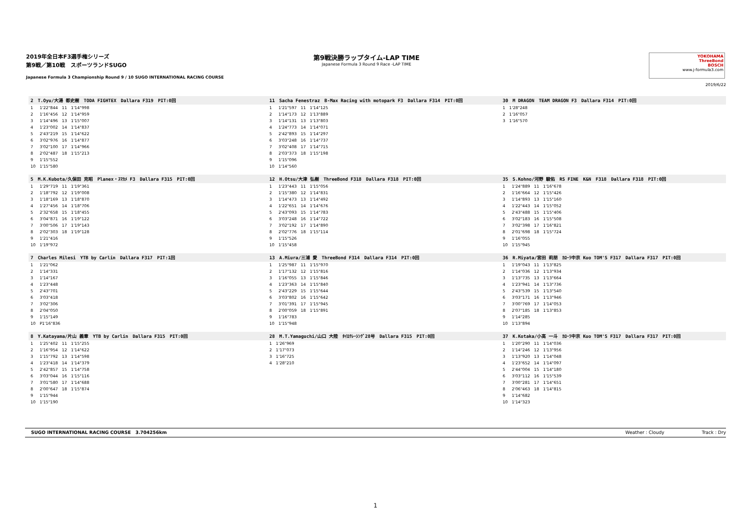2019年全日本F3選手権シリーズ
第9戦／第10戦　スポーツランドSUGO
第9戦決勝ラップタイム-LAP TIME
Japanese Formula 3 Round 9 Race -LAP TIME
YOKOHAMA
ThreeBond
BOSCH
www.j-formula3.com
Japanese Formula 3 Championship Round 9 / 10 SUGO INTERNATIONAL RACING COURSE
2019/6/22
2　T.Oyu/大湯 都史樹　TODA FIGHTEX　Dallara F319　PIT:0回
| 1 | 1'22"844 | 11 | 1'14"998 |
| 2 | 1'16"456 | 12 | 1'14"959 |
| 3 | 1'14"496 | 13 | 1'15"007 |
| 4 | 1'23"002 | 14 | 1'14"837 |
| 5 | 2'43"219 | 15 | 1'14"622 |
| 6 | 3'02"976 | 16 | 1'14"877 |
| 7 | 3'02"100 | 17 | 1'14"966 |
| 8 | 2'02"487 | 18 | 1'15"213 |
| 9 | 1'15"552 | | |
| 10 | 1'15"580 | | |
5　M.K.Kubota/久保田 克昭　Planex・ｽﾏｶﾒ F3　Dallara F315　PIT:0回
| 1 | 1'29"719 | 11 | 1'19"361 |
| 2 | 1'18"792 | 12 | 1'19"008 |
| 3 | 1'18"169 | 13 | 1'18"870 |
| 4 | 1'27"456 | 14 | 1'18"706 |
| 5 | 2'32"658 | 15 | 1'18"455 |
| 6 | 3'04"871 | 16 | 1'19"122 |
| 7 | 3'00"506 | 17 | 1'19"143 |
| 8 | 2'02"303 | 18 | 1'19"128 |
| 9 | 1'21"416 | | |
| 10 | 1'19"972 | | |
7　Charles Milesi　YTB by Carlin　Dallara F317　PIT:1回
| 1 | 1'21"062 |
| 2 | 1'14"331 |
| 3 | 1'14"167 |
| 4 | 1'23"448 |
| 5 | 2'43"701 |
| 6 | 3'03"418 |
| 7 | 3'02"306 |
| 8 | 2'04"050 |
| 9 | 1'15"149 |
| 10 | P1'16"836 |
8　Y.Katayama/片山 義章　YTB by Carlin　Dallara F315　PIT:0回
| 1 | 1'25"402 | 11 | 1'15"255 |
| 2 | 1'16"954 | 12 | 1'14"622 |
| 3 | 1'15"792 | 13 | 1'14"598 |
| 4 | 1'23"418 | 14 | 1'14"379 |
| 5 | 2'42"857 | 15 | 1'14"758 |
| 6 | 3'03"044 | 16 | 1'15"116 |
| 7 | 3'01"580 | 17 | 1'14"688 |
| 8 | 2'00"647 | 18 | 1'15"874 |
| 9 | 1'15"944 | | |
| 10 | 1'15"190 | | |
11　Sacha Fenestraz　B-Max Racing with motopark F3　Dallara F314　PIT:0回
| 1 | 1'21"597 | 11 | 1'14"125 |
| 2 | 1'14"173 | 12 | 1'13"889 |
| 3 | 1'14"131 | 13 | 1'13"803 |
| 4 | 1'24"773 | 14 | 1'14"071 |
| 5 | 2'42"893 | 15 | 1'14"297 |
| 6 | 3'03"248 | 16 | 1'14"737 |
| 7 | 3'02"408 | 17 | 1'14"715 |
| 8 | 2'03"373 | 18 | 1'15"198 |
| 9 | 1'15"096 | | |
| 10 | 1'14"560 | | |
12　H.Otsu/大津 弘樹　ThreeBond F318　Dallara F318　PIT:0回
| 1 | 1'23"443 | 11 | 1'15"056 |
| 2 | 1'15"380 | 12 | 1'14"831 |
| 3 | 1'14"473 | 13 | 1'14"492 |
| 4 | 1'22"651 | 14 | 1'14"676 |
| 5 | 2'43"093 | 15 | 1'14"783 |
| 6 | 3'03"248 | 16 | 1'14"722 |
| 7 | 3'02"192 | 17 | 1'14"890 |
| 8 | 2'02"776 | 18 | 1'15"114 |
| 9 | 1'15"526 | | |
| 10 | 1'15"458 | | |
13　A.Miura/三浦 愛　ThreeBond F314　Dallara F314　PIT:0回
| 1 | 1'25"987 | 11 | 1'15"970 |
| 2 | 1'17"132 | 12 | 1'15"816 |
| 3 | 1'16"055 | 13 | 1'15"846 |
| 4 | 1'23"363 | 14 | 1'15"840 |
| 5 | 2'43"229 | 15 | 1'15"644 |
| 6 | 3'03"802 | 16 | 1'15"642 |
| 7 | 3'01"391 | 17 | 1'15"945 |
| 8 | 2'00"059 | 18 | 1'15"891 |
| 9 | 1'16"783 | | |
| 10 | 1'15"948 | | |
28　M.T.Yamaguchi/山口 大陸　ﾀｲﾛｸﾚｰｼﾝｸﾞ28号　Dallara F315　PIT:0回
| 1 | 1'26"969 |
| 2 | 1'17"073 |
| 3 | 1'16"725 |
| 4 | 1'28"210 |
30　M DRAGON　TEAM DRAGON F3　Dallara F314　PIT:0回
| 1 | 1'28"248 |
| 2 | 1'16"057 |
| 3 | 1'16"570 |
35　S.Kohno/河野 駿佑　RS FINE　K&N　F318　Dallara F318　PIT:0回
| 1 | 1'24"889 | 11 | 1'16"678 |
| 2 | 1'16"664 | 12 | 1'15"426 |
| 3 | 1'14"893 | 13 | 1'15"160 |
| 4 | 1'22"443 | 14 | 1'15"052 |
| 5 | 2'43"488 | 15 | 1'15"406 |
| 6 | 3'02"183 | 16 | 1'15"508 |
| 7 | 3'02"398 | 17 | 1'16"821 |
| 8 | 2'01"698 | 18 | 1'15"724 |
| 9 | 1'16"055 | | |
| 10 | 1'15"945 | | |
36　R.Miyata/宮田 莉朋　ｶﾛｰﾗ中京 Kuo TOM'S F317　Dallara F317　PIT:0回
| 1 | 1'19"043 | 11 | 1'13"825 |
| 2 | 1'14"036 | 12 | 1'13"934 |
| 3 | 1'13"735 | 13 | 1'13"664 |
| 4 | 1'23"941 | 14 | 1'13"736 |
| 5 | 2'43"539 | 15 | 1'13"540 |
| 6 | 3'03"171 | 16 | 1'13"946 |
| 7 | 3'00"769 | 17 | 1'14"053 |
| 8 | 2'07"185 | 18 | 1'13"853 |
| 9 | 1'14"285 | | |
| 10 | 1'13"894 | | |
37　K.Kotaka/小高 一斗　ｶﾛｰﾗ中京 Kuo TOM'S F317　Dallara F317　PIT:0回
| 1 | 1'20"290 | 11 | 1'14"036 |
| 2 | 1'14"246 | 12 | 1'13"956 |
| 3 | 1'13"920 | 13 | 1'14"048 |
| 4 | 1'23"652 | 14 | 1'14"097 |
| 5 | 2'44"004 | 15 | 1'14"180 |
| 6 | 3'03"112 | 16 | 1'15"539 |
| 7 | 3'00"281 | 17 | 1'14"651 |
| 8 | 2'06"463 | 18 | 1'14"815 |
| 9 | 1'14"682 | | |
| 10 | 1'14"323 | | |
SUGO INTERNATIONAL RACING COURSE　3.704256km Weather : Cloudy Track : Dry
1